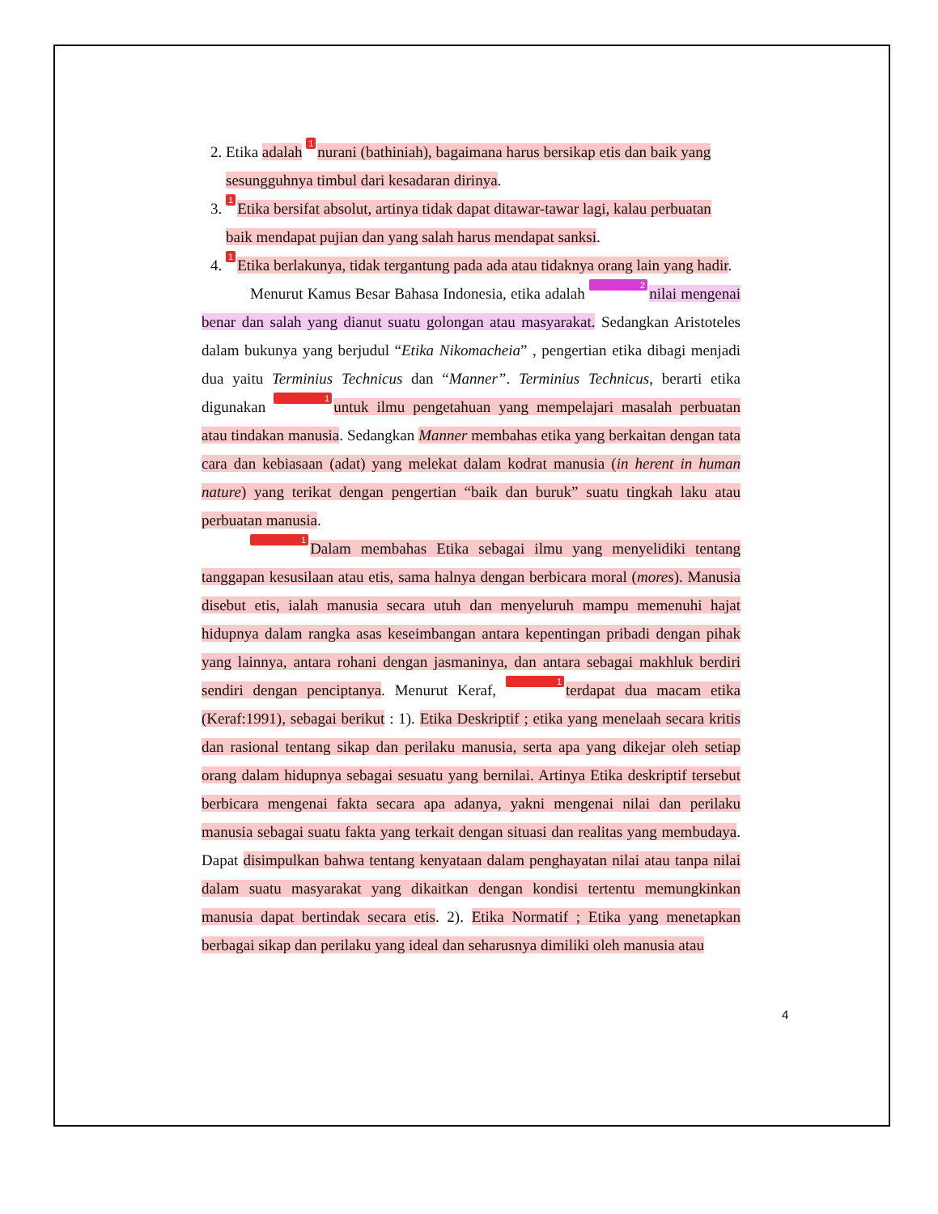2. Etika adalah 1 nurani (bathiniah), bagaimana harus bersikap etis dan baik yang sesungguhnya timbul dari kesadaran dirinya.
3. 1 Etika bersifat absolut, artinya tidak dapat ditawar-tawar lagi, kalau perbuatan baik mendapat pujian dan yang salah harus mendapat sanksi.
4. 1 Etika berlakunya, tidak tergantung pada ada atau tidaknya orang lain yang hadir.
Menurut Kamus Besar Bahasa Indonesia, etika adalah 2 nilai mengenai benar dan salah yang dianut suatu golongan atau masyarakat. Sedangkan Aristoteles dalam bukunya yang berjudul “Etika Nikomacheia” , pengertian etika dibagi menjadi dua yaitu Terminius Technicus dan “Manner”. Terminius Technicus, berarti etika digunakan 1 untuk ilmu pengetahuan yang mempelajari masalah perbuatan atau tindakan manusia. Sedangkan Manner membahas etika yang berkaitan dengan tata cara dan kebiasaan (adat) yang melekat dalam kodrat manusia (in herent in human nature) yang terikat dengan pengertian “baik dan buruk” suatu tingkah laku atau perbuatan manusia.
1 Dalam membahas Etika sebagai ilmu yang menyelidiki tentang tanggapan kesusilaan atau etis, sama halnya dengan berbicara moral (mores). Manusia disebut etis, ialah manusia secara utuh dan menyeluruh mampu memenuhi hajat hidupnya dalam rangka asas keseimbangan antara kepentingan pribadi dengan pihak yang lainnya, antara rohani dengan jasmaninya, dan antara sebagai makhluk berdiri sendiri dengan penciptanya. Menurut Keraf, 1 terdapat dua macam etika (Keraf:1991), sebagai berikut : 1). Etika Deskriptif ; etika yang menelaah secara kritis dan rasional tentang sikap dan perilaku manusia, serta apa yang dikejar oleh setiap orang dalam hidupnya sebagai sesuatu yang bernilai. Artinya Etika deskriptif tersebut berbicara mengenai fakta secara apa adanya, yakni mengenai nilai dan perilaku manusia sebagai suatu fakta yang terkait dengan situasi dan realitas yang membudaya. Dapat disimpulkan bahwa tentang kenyataan dalam penghayatan nilai atau tanpa nilai dalam suatu masyarakat yang dikaitkan dengan kondisi tertentu memungkinkan manusia dapat bertindak secara etis. 2). Etika Normatif ; Etika yang menetapkan berbagai sikap dan perilaku yang ideal dan seharusnya dimiliki oleh manusia atau
4